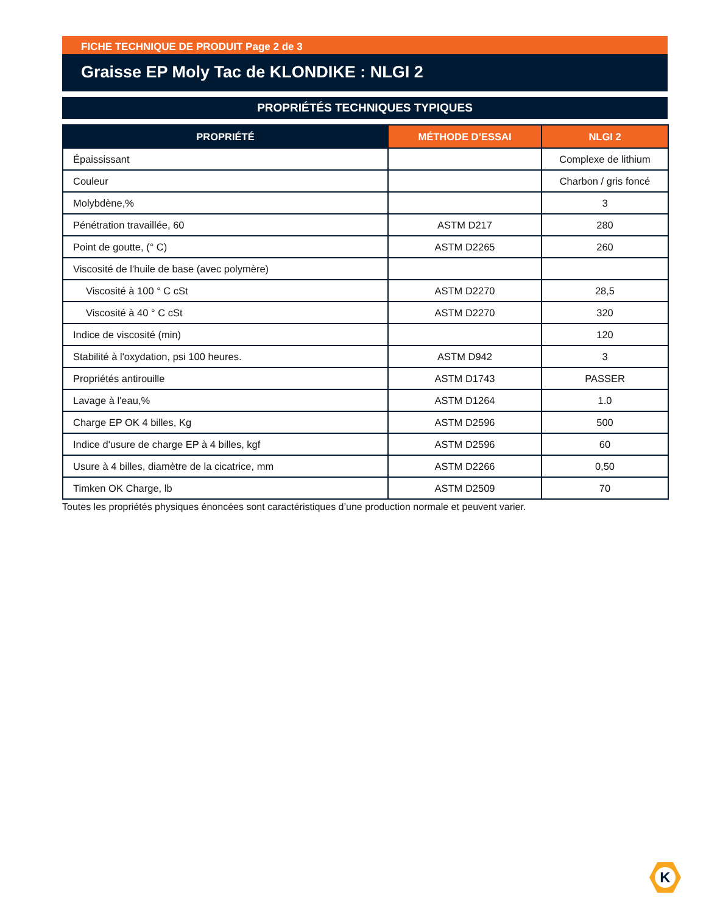FICHE TECHNIQUE DE PRODUIT Page 2 de 3
Graisse EP Moly Tac de KLONDIKE : NLGI 2
PROPRIÉTÉS TECHNIQUES TYPIQUES
| PROPRIÉTÉ | MÉTHODE D’ESSAI | NLGI 2 |
| --- | --- | --- |
| Épaississant | | Complexe de lithium |
| Couleur | | Charbon / gris foncé |
| Molybdène,% | | 3 |
| Pénétration travaillée, 60 | ASTM D217 | 280 |
| Point de goutte, (° C) | ASTM D2265 | 260 |
| Viscosité de l'huile de base (avec polymère) | | |
| Viscosité à 100 ° C cSt | ASTM D2270 | 28,5 |
| Viscosité à 40 ° C cSt | ASTM D2270 | 320 |
| Indice de viscosité (min) | | 120 |
| Stabilité à l'oxydation, psi 100 heures. | ASTM D942 | 3 |
| Propriétés antirouille | ASTM D1743 | PASSER |
| Lavage à l'eau,% | ASTM D1264 | 1.0 |
| Charge EP OK 4 billes, Kg | ASTM D2596 | 500 |
| Indice d'usure de charge EP à 4 billes, kgf | ASTM D2596 | 60 |
| Usure à 4 billes, diamètre de la cicatrice, mm | ASTM D2266 | 0,50 |
| Timken OK Charge, lb | ASTM D2509 | 70 |
Toutes les propriétés physiques énoncées sont caractéristiques d’une production normale et peuvent varier.
K